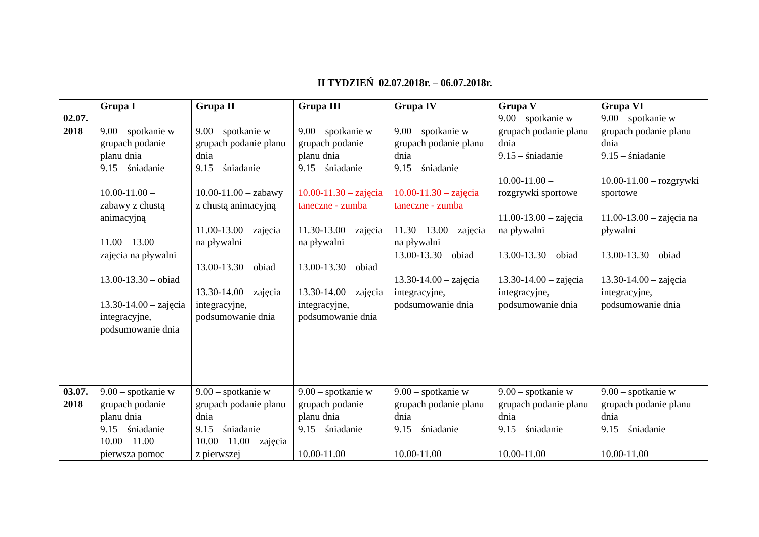II TYDZIEŃ 02.07.2018r. – 06.07.2018r.
| | Grupa I | Grupa II | Grupa III | Grupa IV | Grupa V | Grupa VI |
| --- | --- | --- | --- | --- | --- | --- |
| 02.07. 2018 | 9.00 – spotkanie w grupach podanie planu dnia 9.15 – śniadanie 10.00-11.00 – zabawy z chustą animacyjną 11.00 – 13.00 – zajęcia na pływalni 13.00-13.30 – obiad 13.30-14.00 – zajęcia integracyjne, podsumowanie dnia | 9.00 – spotkanie w grupach podanie planu dnia 9.15 – śniadanie 10.00-11.00 – zabawy z chustą animacyjną 11.00-13.00 – zajęcia na pływalni 13.00-13.30 – obiad 13.30-14.00 – zajęcia integracyjne, podsumowanie dnia | 9.00 – spotkanie w grupach podanie planu dnia 9.15 – śniadanie 10.00-11.30 – zajęcia taneczne - zumba 11.30-13.00 – zajęcia na pływalni 13.00-13.30 – obiad 13.30-14.00 – zajęcia integracyjne, podsumowanie dnia | 9.00 – spotkanie w grupach podanie planu dnia 9.15 – śniadanie 10.00-11.30 – zajęcia taneczne - zumba 11.30 – 13.00 – zajęcia na pływalni 13.00-13.30 – obiad 13.30-14.00 – zajęcia integracyjne, podsumowanie dnia | 9.00 – spotkanie w grupach podanie planu dnia 9.15 – śniadanie 10.00-11.00 – rozgrywki sportowe 11.00-13.00 – zajęcia na pływalni 13.00-13.30 – obiad 13.30-14.00 – zajęcia integracyjne, podsumowanie dnia | 9.00 – spotkanie w grupach podanie planu dnia 9.15 – śniadanie 10.00-11.00 – rozgrywki sportowe 11.00-13.00 – zajęcia na pływalni 13.00-13.30 – obiad 13.30-14.00 – zajęcia integracyjne, podsumowanie dnia |
| 03.07. 2018 | 9.00 – spotkanie w grupach podanie planu dnia 9.15 – śniadanie 10.00 – 11.00 – pierwsza pomoc | 9.00 – spotkanie w grupach podanie planu dnia 9.15 – śniadanie 10.00 – 11.00 – zajęcia z pierwszej | 9.00 – spotkanie w grupach podanie planu dnia 9.15 – śniadanie 10.00-11.00 – | 9.00 – spotkanie w grupach podanie planu dnia 9.15 – śniadanie 10.00-11.00 – | 9.00 – spotkanie w grupach podanie planu dnia 9.15 – śniadanie 10.00-11.00 – | 9.00 – spotkanie w grupach podanie planu dnia 9.15 – śniadanie 10.00-11.00 – |